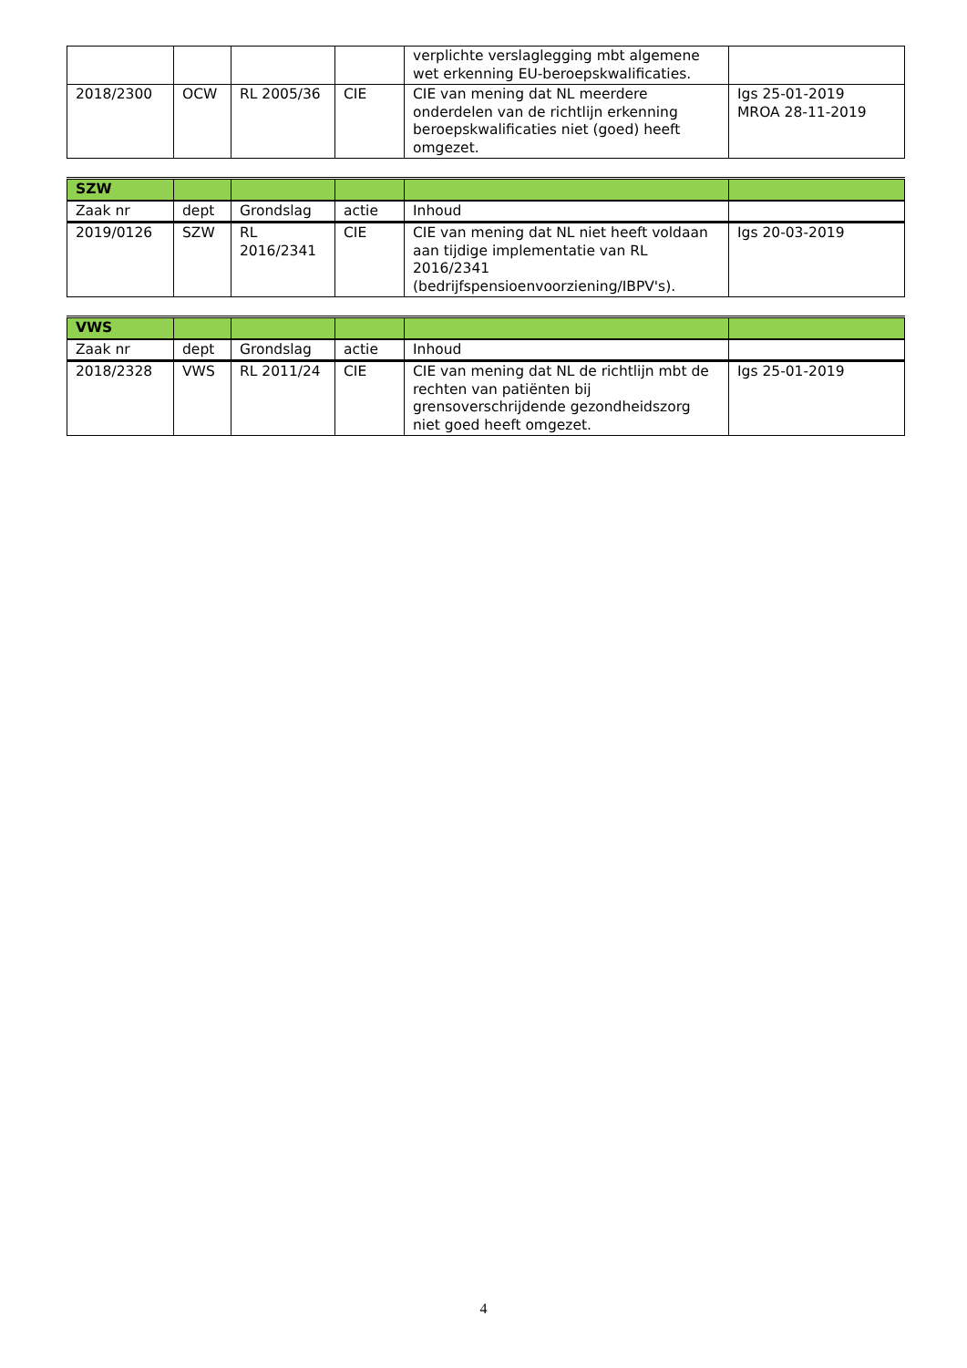| | | | | verplichte verslaglegging mbt algemene wet erkenning EU-beroepskwalificaties. | |
| 2018/2300 | OCW | RL 2005/36 | CIE | CIE van mening dat NL meerdere onderdelen van de richtlijn erkenning beroepskwalificaties niet (goed) heeft omgezet. | Igs 25-01-2019 MROA 28-11-2019 |
| SZW | | | | | |
| Zaak nr | dept | Grondslag | actie | Inhoud | |
| 2019/0126 | SZW | RL 2016/2341 | CIE | CIE van mening dat NL niet heeft voldaan aan tijdige implementatie van RL 2016/2341 (bedrijfspensioenvoorziening/IBPV's). | Igs 20-03-2019 |
| VWS | | | | | |
| Zaak nr | dept | Grondslag | actie | Inhoud | |
| 2018/2328 | VWS | RL 2011/24 | CIE | CIE van mening dat NL de richtlijn mbt de rechten van patiënten bij grensoverschrijdende gezondheidszorg niet goed heeft omgezet. | Igs 25-01-2019 |
4